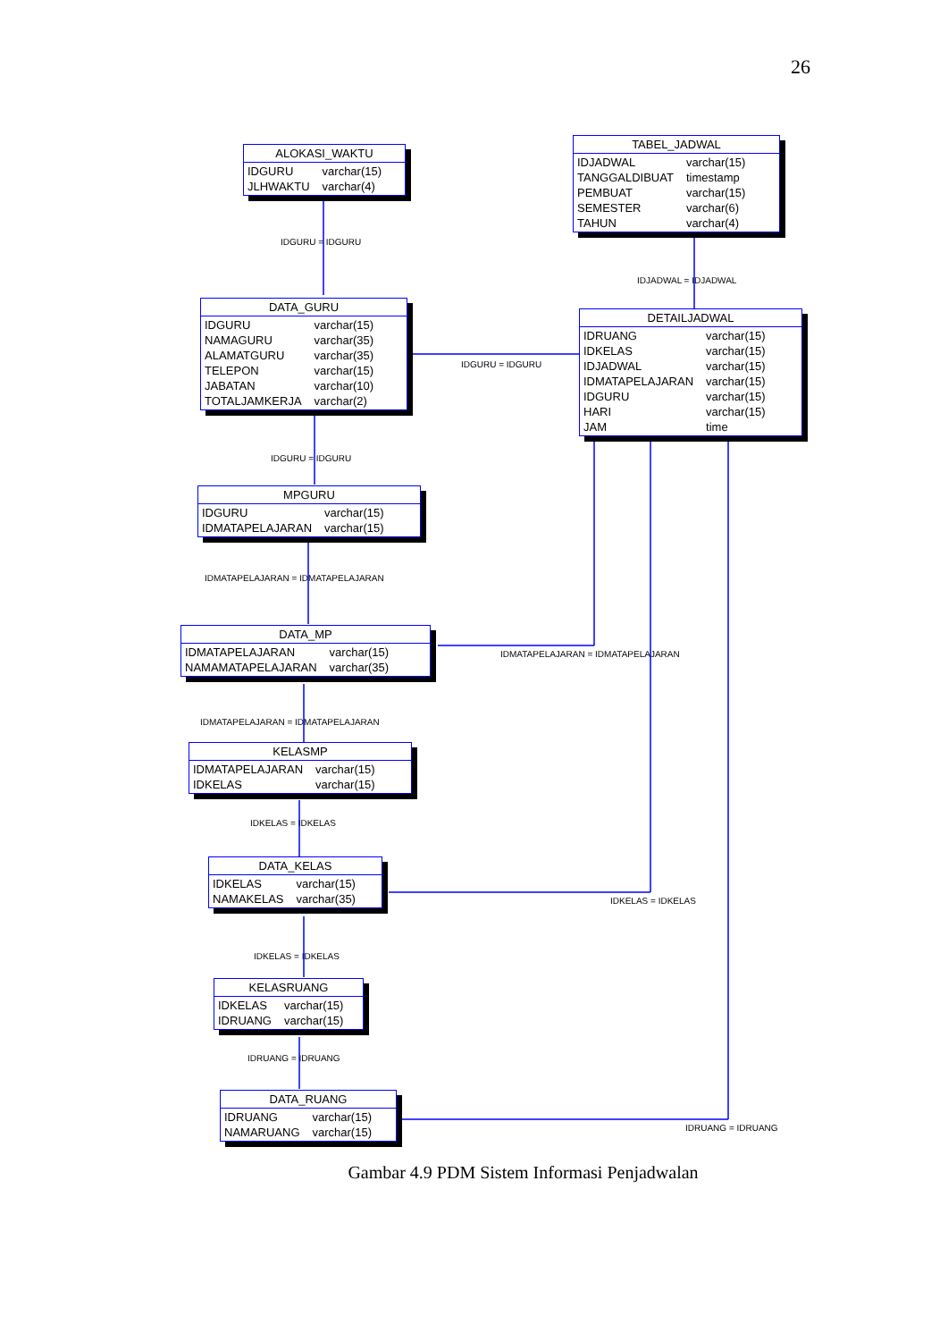26
ALOKASI_WAKTU
| IDGURU | varchar(15) |
| JLHWAKTU | varchar(4) |
TABEL_JADWAL
| IDJADWAL | varchar(15) |
| TANGGALDIBUAT | timestamp |
| PEMBUAT | varchar(15) |
| SEMESTER | varchar(6) |
| TAHUN | varchar(4) |
IDGURU = IDGURU
IDJADWAL = IDJADWAL
DATA_GURU
| IDGURU | varchar(15) |
| NAMAGURU | varchar(35) |
| ALAMATGURU | varchar(35) |
| TELEPON | varchar(15) |
| JABATAN | varchar(10) |
| TOTALJAMKERJA | varchar(2) |
IDGURU = IDGURU
DETAILJADWAL
| IDRUANG | varchar(15) |
| IDKELAS | varchar(15) |
| IDJADWAL | varchar(15) |
| IDMATAPELAJARAN | varchar(15) |
| IDGURU | varchar(15) |
| HARI | varchar(15) |
| JAM | time |
IDGURU = IDGURU
MPGURU
| IDGURU | varchar(15) |
| IDMATAPELAJARAN | varchar(15) |
IDMATAPELAJARAN = IDMATAPELAJARAN
DATA_MP
| IDMATAPELAJARAN | varchar(15) |
| NAMAMATAPELAJARAN | varchar(35) |
IDMATAPELAJARAN = IDMATAPELAJARAN
IDMATAPELAJARAN = IDMATAPELAJARAN
KELASMP
| IDMATAPELAJARAN | varchar(15) |
| IDKELAS | varchar(15) |
IDKELAS = IDKELAS
DATA_KELAS
| IDKELAS | varchar(15) |
| NAMAKELAS | varchar(35) |
IDKELAS = IDKELAS
IDKELAS = IDKELAS
KELASRUANG
| IDKELAS | varchar(15) |
| IDRUANG | varchar(15) |
IDRUANG = IDRUANG
DATA_RUANG
| IDRUANG | varchar(15) |
| NAMARUANG | varchar(15) |
IDRUANG = IDRUANG
Gambar 4.9 PDM Sistem Informasi Penjadwalan